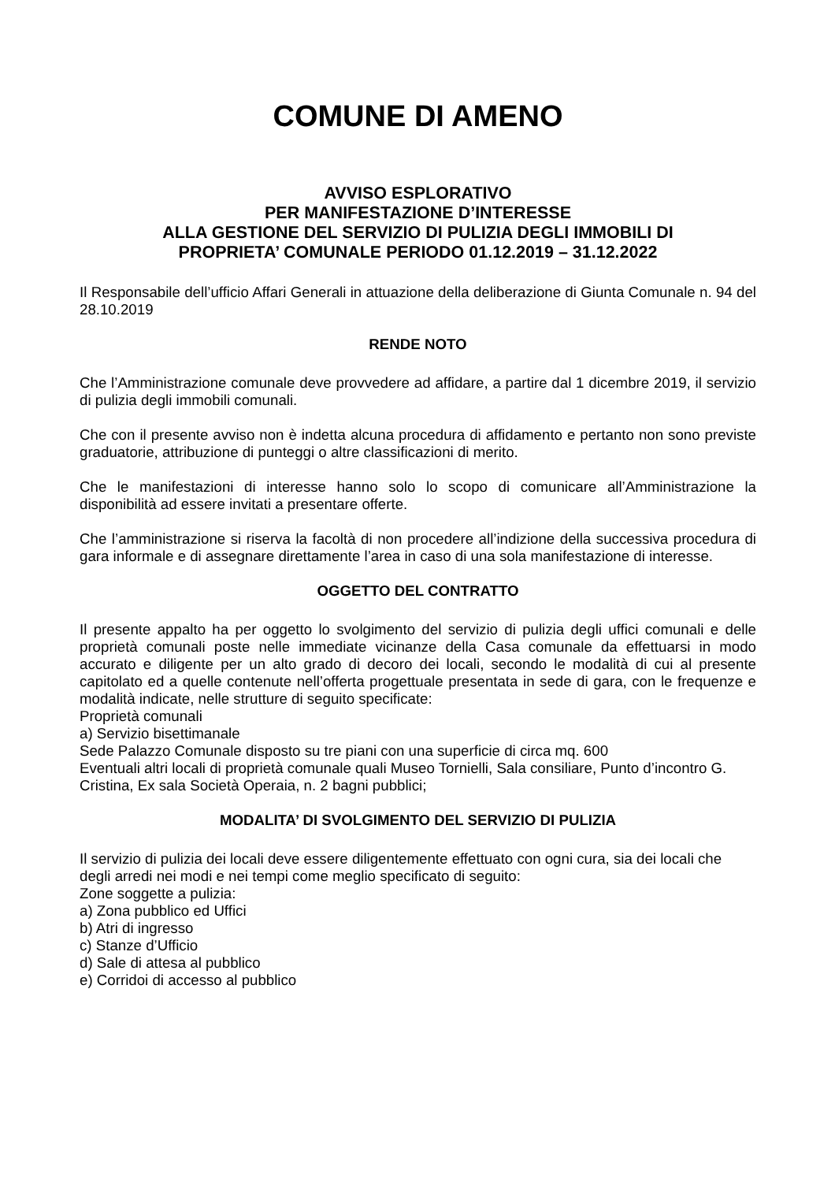COMUNE DI AMENO
AVVISO ESPLORATIVO
PER MANIFESTAZIONE D’INTERESSE
ALLA GESTIONE DEL SERVIZIO DI PULIZIA DEGLI IMMOBILI DI
PROPRIETA’ COMUNALE PERIODO 01.12.2019 – 31.12.2022
Il Responsabile dell’ufficio Affari Generali in attuazione della deliberazione di Giunta Comunale n. 94 del 28.10.2019
RENDE NOTO
Che l’Amministrazione comunale deve provvedere ad affidare, a partire dal 1 dicembre 2019, il servizio di pulizia degli immobili comunali.
Che con il presente avviso non è indetta alcuna procedura di affidamento e pertanto non sono previste graduatorie, attribuzione di punteggi o altre classificazioni di merito.
Che le manifestazioni di interesse hanno solo lo scopo di comunicare all’Amministrazione la disponibilità ad essere invitati a presentare offerte.
Che l’amministrazione si riserva la facoltà di non procedere all’indizione della successiva procedura di gara informale e di assegnare direttamente l’area in caso di una sola manifestazione di interesse.
OGGETTO DEL CONTRATTO
Il presente appalto ha per oggetto lo svolgimento del servizio di pulizia degli uffici comunali e delle proprietà comunali poste nelle immediate vicinanze della Casa comunale da effettuarsi in modo accurato e diligente per un alto grado di decoro dei locali, secondo le modalità di cui al presente capitolato ed a quelle contenute nell’offerta progettuale presentata in sede di gara, con le frequenze e modalità indicate, nelle strutture di seguito specificate:
Proprietà comunali
a) Servizio bisettimanale
Sede Palazzo Comunale disposto su tre piani con una superficie di circa mq. 600
Eventuali altri locali di proprietà comunale quali Museo Tornielli, Sala consiliare, Punto d’incontro G. Cristina, Ex sala Società Operaia, n. 2 bagni pubblici;
MODALITA’ DI SVOLGIMENTO DEL SERVIZIO DI PULIZIA
Il servizio di pulizia dei locali deve essere diligentemente effettuato con ogni cura, sia dei locali che degli arredi nei modi e nei tempi come meglio specificato di seguito:
Zone soggette a pulizia:
a) Zona pubblico ed Uffici
b) Atri di ingresso
c) Stanze d’Ufficio
d) Sale di attesa al pubblico
e) Corridoi di accesso al pubblico